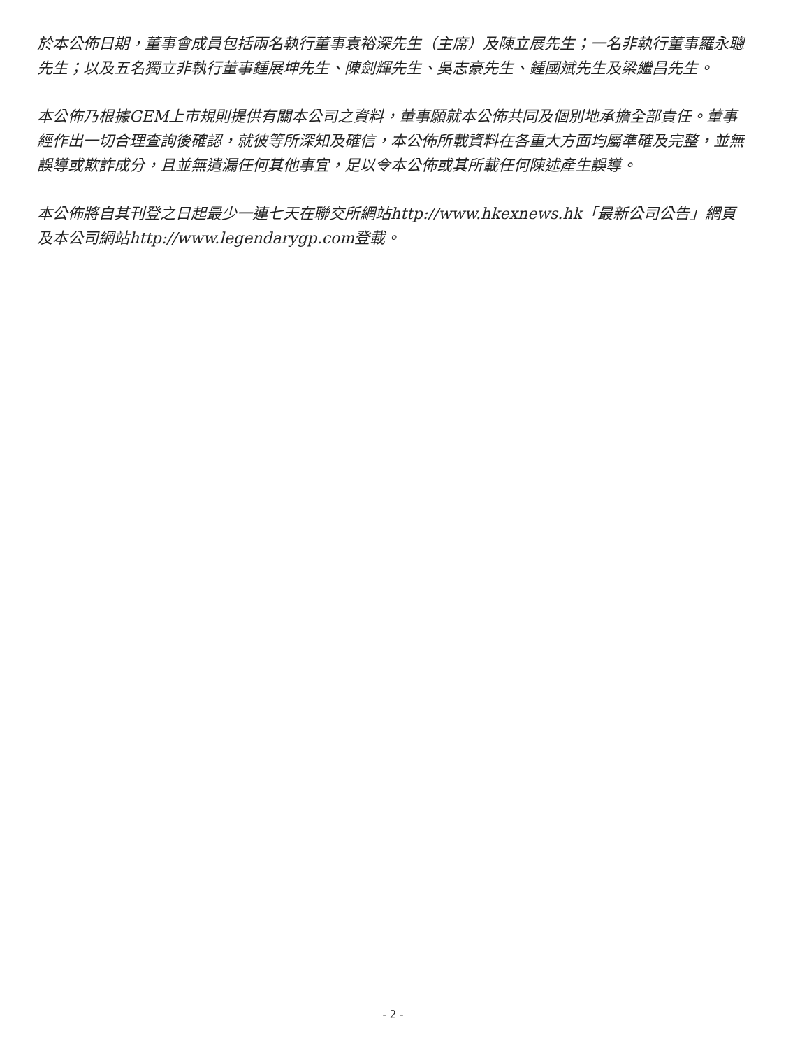於本公佈日期，董事會成員包括兩名執行董事袁裕深先生（主席）及陳立展先生；一名非執行董事羅永聰先生；以及五名獨立非執行董事鍾展坤先生、陳劍輝先生、吳志豪先生、鍾國斌先生及梁繼昌先生。
本公佈乃根據GEM上市規則提供有關本公司之資料，董事願就本公佈共同及個別地承擔全部責任。董事經作出一切合理查詢後確認，就彼等所深知及確信，本公佈所載資料在各重大方面均屬準確及完整，並無誤導或欺詐成分，且並無遺漏任何其他事宜，足以令本公佈或其所載任何陳述產生誤導。
本公佈將自其刊登之日起最少一連七天在聯交所網站http://www.hkexnews.hk「最新公司公告」網頁及本公司網站http://www.legendarygp.com登載。
- 2 -